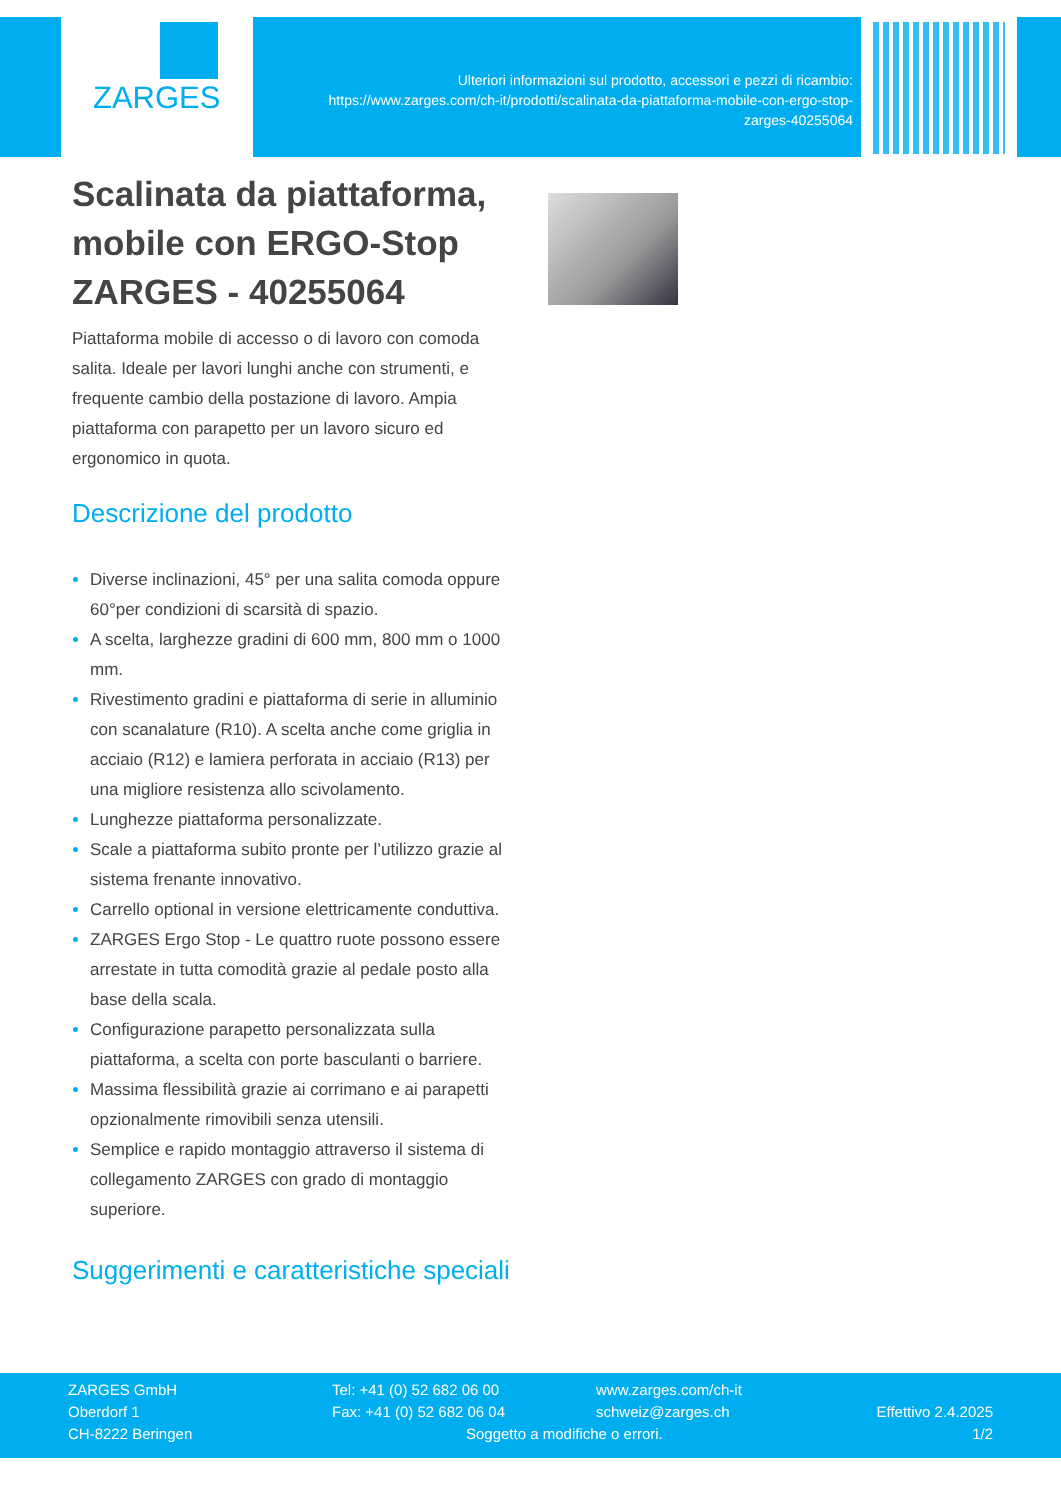ZARGES
Ulteriori informazioni sul prodotto, accessori e pezzi di ricambio:
https://www.zarges.com/ch-it/prodotti/scalinata-da-piattaforma-mobile-con-ergo-stop-
zarges-40255064
Scalinata da piattaforma, mobile con ERGO-Stop ZARGES - 40255064
Piattaforma mobile di accesso o di lavoro con comoda salita. Ideale per lavori lunghi anche con strumenti, e frequente cambio della postazione di lavoro. Ampia piattaforma con parapetto per un lavoro sicuro ed ergonomico in quota.
Descrizione del prodotto
Diverse inclinazioni, 45° per una salita comoda oppure 60°per condizioni di scarsità di spazio.
A scelta, larghezze gradini di 600 mm, 800 mm o 1000 mm.
Rivestimento gradini e piattaforma di serie in alluminio con scanalature (R10). A scelta anche come griglia in acciaio (R12) e lamiera perforata in acciaio (R13) per una migliore resistenza allo scivolamento.
Lunghezze piattaforma personalizzate.
Scale a piattaforma subito pronte per l’utilizzo grazie al sistema frenante innovativo.
Carrello optional in versione elettricamente conduttiva.
ZARGES Ergo Stop - Le quattro ruote possono essere arrestate in tutta comodità grazie al pedale posto alla base della scala.
Configurazione parapetto personalizzata sulla piattaforma, a scelta con porte basculanti o barriere.
Massima flessibilità grazie ai corrimano e ai parapetti opzionalmente rimovibili senza utensili.
Semplice e rapido montaggio attraverso il sistema di collegamento ZARGES con grado di montaggio superiore.
Suggerimenti e caratteristiche speciali
ZARGES GmbH
Oberdorf 1
CH-8222 Beringen
Tel: +41 (0) 52 682 06 00
Fax: +41 (0) 52 682 06 04
www.zarges.com/ch-it
schweiz@zarges.ch
Soggetto a modifiche o errori.
Effettivo 2.4.2025
1/2